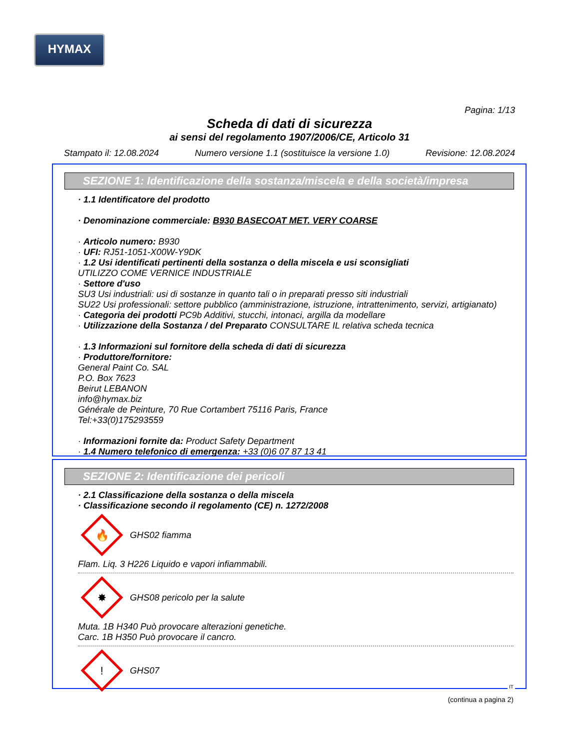HYMAX
Pagina: 1/13
Scheda di dati di sicurezza
ai sensi del regolamento 1907/2006/CE, Articolo 31
Stampato il: 12.08.2024 Numero versione 1.1 (sostituisce la versione 1.0) Revisione: 12.08.2024
SEZIONE 1: Identificazione della sostanza/miscela e della società/impresa
· 1.1 Identificatore del prodotto
· Denominazione commerciale: B930 BASECOAT MET. VERY COARSE
· Articolo numero: B930
· UFI: RJ51-1051-X00W-Y9DK
· 1.2 Usi identificati pertinenti della sostanza o della miscela e usi sconsigliati
UTILIZZO COME VERNICE INDUSTRIALE
· Settore d'uso
SU3 Usi industriali: usi di sostanze in quanto tali o in preparati presso siti industriali
SU22 Usi professionali: settore pubblico (amministrazione, istruzione, intrattenimento, servizi, artigianato)
· Categoria dei prodotti PC9b Additivi, stucchi, intonaci, argilla da modellare
· Utilizzazione della Sostanza / del Preparato CONSULTARE IL relativa scheda tecnica
· 1.3 Informazioni sul fornitore della scheda di dati di sicurezza
· Produttore/fornitore:
General Paint Co. SAL
P.O. Box 7623
Beirut LEBANON
info@hymax.biz
Générale de Peinture, 70 Rue Cortambert 75116 Paris, France
Tel:+33(0)175293559
· Informazioni fornite da: Product Safety Department
· 1.4 Numero telefonico di emergenza: +33 (0)6 07 87 13 41
SEZIONE 2: Identificazione dei pericoli
· 2.1 Classificazione della sostanza o della miscela
· Classificazione secondo il regolamento (CE) n. 1272/2008
🔥
GHS02 fiamma
Flam. Liq. 3 H226 Liquido e vapori infiammabili.
✸
GHS08 pericolo per la salute
Muta. 1B H340 Può provocare alterazioni genetiche.
Carc. 1B H350 Può provocare il cancro.
!
GHS07
(continua a pagina 2)
IT